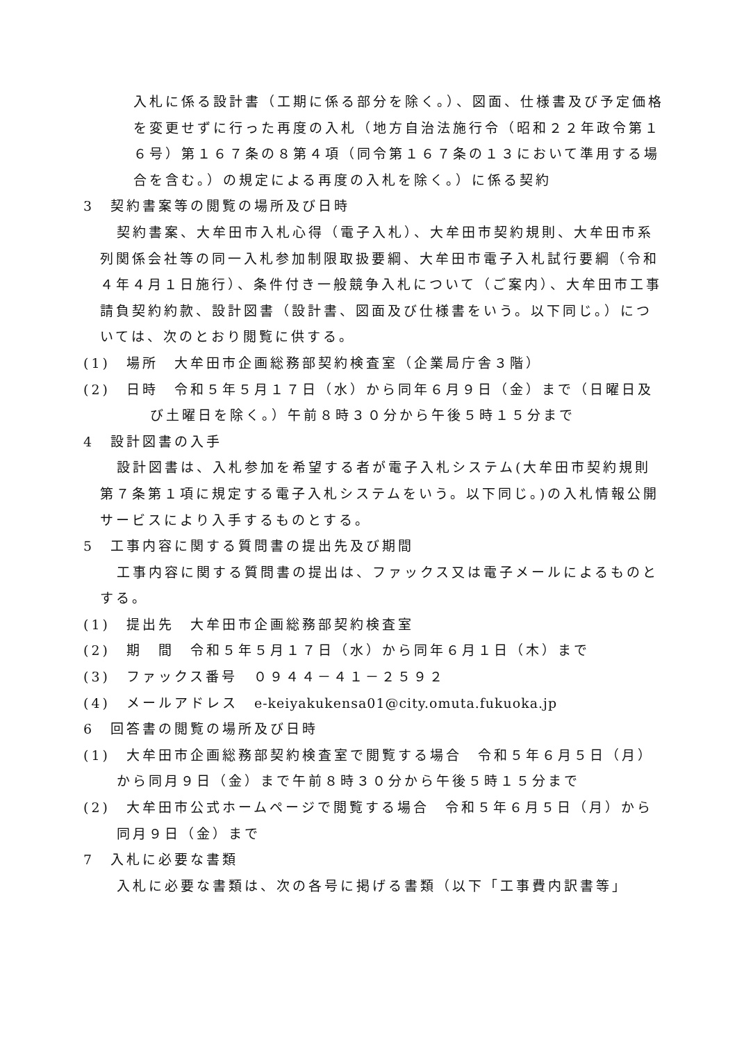入札に係る設計書（工期に係る部分を除く。）、図面、仕様書及び予定価格を変更せずに行った再度の入札（地方自治法施行令（昭和２２年政令第１６号）第１６７条の８第４項（同令第１６７条の１３において準用する場合を含む。）の規定による再度の入札を除く。）に係る契約
3　契約書案等の閲覧の場所及び日時
契約書案、大牟田市入札心得（電子入札）、大牟田市契約規則、大牟田市系列関係会社等の同一入札参加制限取扱要綱、大牟田市電子入札試行要綱（令和４年４月１日施行）、条件付き一般競争入札について（ご案内）、大牟田市工事請負契約約款、設計図書（設計書、図面及び仕様書をいう。以下同じ。）については、次のとおり閲覧に供する。
(1)　場所　大牟田市企画総務部契約検査室（企業局庁舎３階）
(2)　日時　令和５年５月１７日（水）から同年６月９日（金）まで（日曜日及び土曜日を除く。）午前８時３０分から午後５時１５分まで
4　設計図書の入手
設計図書は、入札参加を希望する者が電子入札システム(大牟田市契約規則第７条第１項に規定する電子入札システムをいう。以下同じ。)の入札情報公開サービスにより入手するものとする。
5　工事内容に関する質問書の提出先及び期間
工事内容に関する質問書の提出は、ファックス又は電子メールによるものとする。
(1)　提出先　大牟田市企画総務部契約検査室
(2)　期　間　令和５年５月１７日（水）から同年６月１日（木）まで
(3)　ファックス番号　０９４４－４１－２５９２
(4)　メールアドレス　e-keiyakukensa01@city.omuta.fukuoka.jp
6　回答書の閲覧の場所及び日時
(1)　大牟田市企画総務部契約検査室で閲覧する場合　令和５年６月５日（月）から同月９日（金）まで午前８時３０分から午後５時１５分まで
(2)　大牟田市公式ホームページで閲覧する場合　令和５年６月５日（月）から同月９日（金）まで
7　入札に必要な書類
入札に必要な書類は、次の各号に掲げる書類（以下「工事費内訳書等」